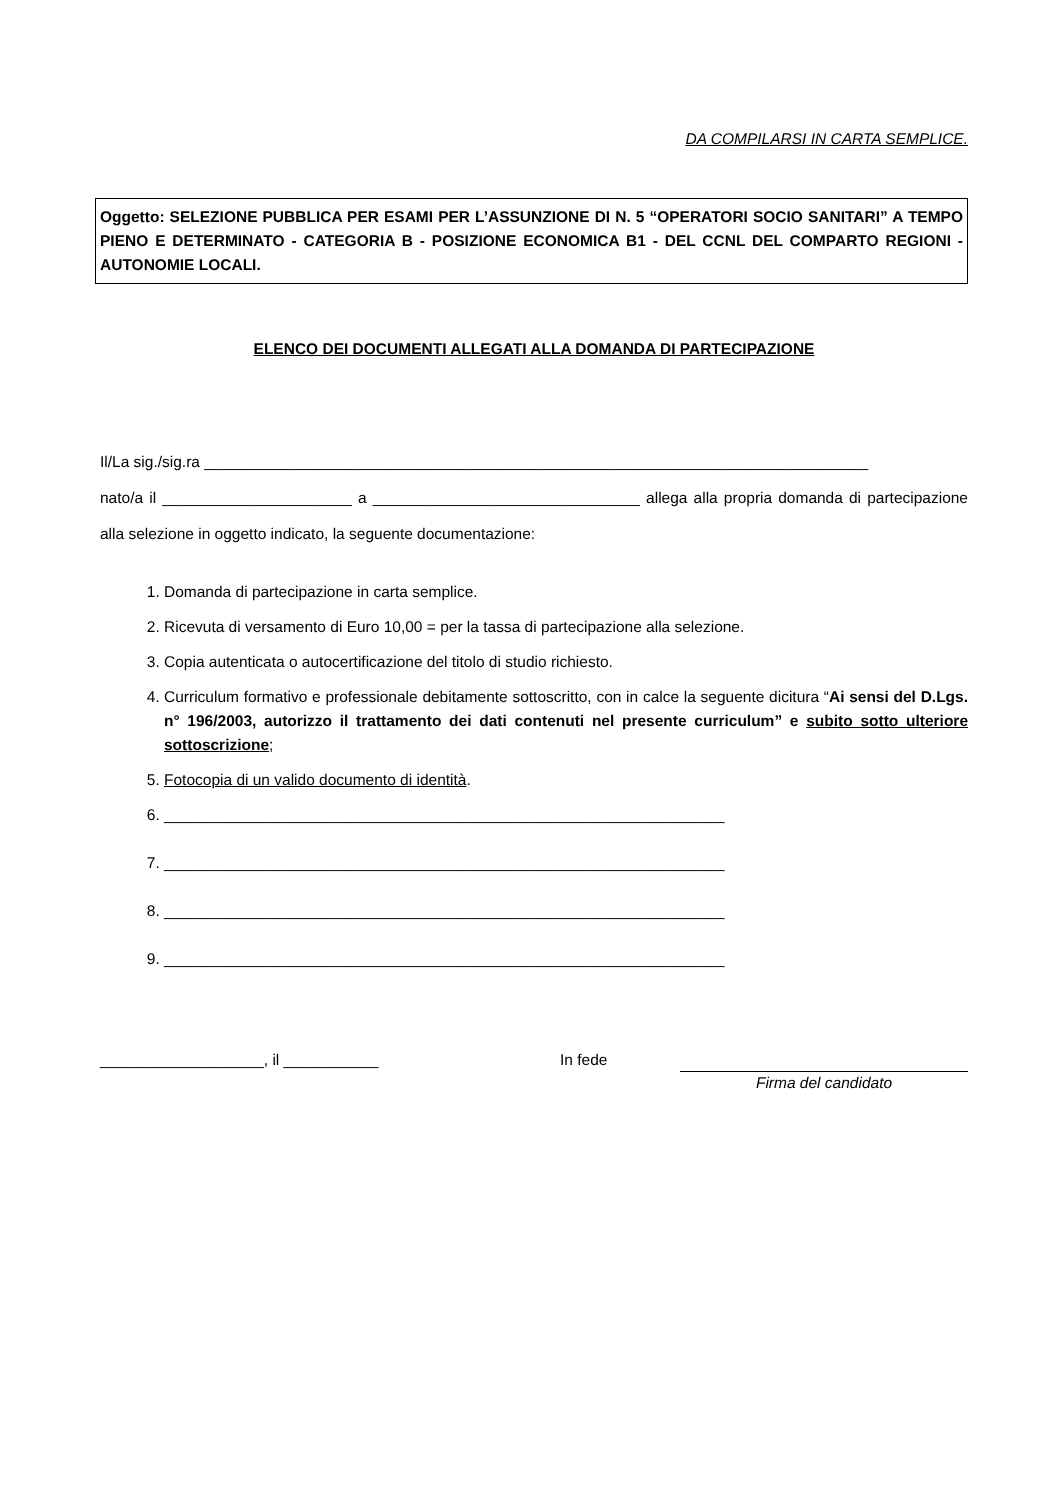DA COMPILARSI IN CARTA SEMPLICE.
Oggetto: SELEZIONE PUBBLICA PER ESAMI PER L’ASSUNZIONE DI N. 5 “OPERATORI SOCIO SANITARI” A TEMPO PIENO E DETERMINATO - CATEGORIA B - POSIZIONE ECONOMICA B1 - DEL CCNL DEL COMPARTO REGIONI - AUTONOMIE LOCALI.
ELENCO DEI DOCUMENTI ALLEGATI ALLA DOMANDA DI PARTECIPAZIONE
Il/La sig./sig.ra _____________________________________________________________________________
nato/a il ______________________ a _______________________________ allega alla propria domanda di partecipazione alla selezione in oggetto indicato, la seguente documentazione:
1. Domanda di partecipazione in carta semplice.
2. Ricevuta di versamento di Euro 10,00 = per la tassa di partecipazione alla selezione.
3. Copia autenticata o autocertificazione del titolo di studio richiesto.
4. Curriculum formativo e professionale debitamente sottoscritto, con in calce la seguente dicitura “Ai sensi del D.Lgs. n° 196/2003, autorizzo il trattamento dei dati contenuti nel presente curriculum” e subito sotto ulteriore sottoscrizione;
5. Fotocopia di un valido documento di identità.
6. _________________________________________________________________
7. _________________________________________________________________
8. _________________________________________________________________
9. _________________________________________________________________
___________________, il ___________ In fede Firma del candidato